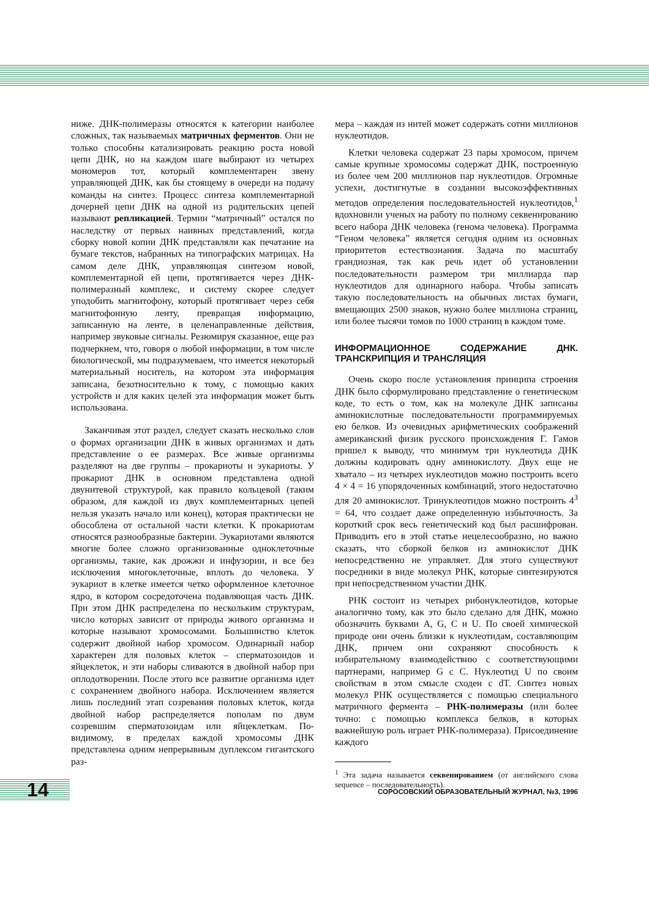ниже. ДНК-полимеразы относятся к категории наиболее сложных, так называемых матричных ферментов. Они не только способны катализировать реакцию роста новой цепи ДНК, но на каждом шаге выбирают из четырех мономеров тот, который комплементарен звену управляющей ДНК, как бы стоящему в очереди на подачу команды на синтез. Процесс синтеза комплементарной дочерней цепи ДНК на одной из родительских цепей называют репликацией. Термин “матричный” остался по наследству от первых наивных представлений, когда сборку новой копии ДНК представляли как печатание на бумаге текстов, набранных на типографских матрицах. На самом деле ДНК, управляющая синтезом новой, комплементарной ей цепи, протягивается через ДНК-полимеразный комплекс, и систему скорее следует уподобить магнитофону, который протягивает через себя магнитофонную ленту, превращая информацию, записанную на ленте, в целенаправленные действия, например звуковые сигналы. Резюмируя сказанное, еще раз подчеркнем, что, говоря о любой информации, в том числе биологической, мы подразумеваем, что имеется некоторый материальный носитель, на котором эта информация записана, безотносительно к тому, с помощью каких устройств и для каких целей эта информация может быть использована.
Заканчивая этот раздел, следует сказать несколько слов о формах организации ДНК в живых организмах и дать представление о ее размерах. Все живые организмы разделяют на две группы – прокариоты и эукариоты. У прокариот ДНК в основном представлена одной двунитевой структурой, как правило кольцевой (таким образом, для каждой из двух комплементарных цепей нельзя указать начало или конец), которая практически не обособлена от остальной части клетки. К прокариотам относятся разнообразные бактерии. Эукариотами являются многие более сложно организованные одноклеточные организмы, такие, как дрожжи и инфузории, и все без исключения многоклеточные, вплоть до человека. У эукариот в клетке имеется четко оформленное клеточное ядро, в котором сосредоточена подавляющая часть ДНК. При этом ДНК распределена по нескольким структурам, число которых зависит от природы живого организма и которые называют хромосомами. Большинство клеток содержит двойной набор хромосом. Одинарный набор характерен для половых клеток – сперматозоидов и яйцеклеток, и эти наборы сливаются в двойной набор при оплодотворении. После этого все развитие организма идет с сохранением двойного набора. Исключением является лишь последний этап созревания половых клеток, когда двойной набор распределяется пополам по двум созревшим сперматозоидам или яйцеклеткам. По-видимому, в пределах каждой хромосомы ДНК представлена одним непрерывным дуплексом гигантского раз-
мера – каждая из нитей может содержать сотни миллионов нуклеотидов.
Клетки человека содержат 23 пары хромосом, причем самые крупные хромосомы содержат ДНК, построенную из более чем 200 миллионов пар нуклеотидов. Огромные успехи, достигнутые в создании высокоэффективных методов определения последовательностей нуклеотидов,<sup>1</sup> вдохновили ученых на работу по полному секвенированию всего набора ДНК человека (генома человека). Программа “Геном человека” является сегодня одним из основных приоритетов естествознания. Задача по масштабу грандиозная, так как речь идет об установлении последовательности размером три миллиарда пар нуклеотидов для одинарного набора. Чтобы записать такую последовательность на обычных листах бумаги, вмещающих 2500 знаков, нужно более миллиона страниц, или более тысячи томов по 1000 страниц в каждом томе.
ИНФОРМАЦИОННОЕ СОДЕРЖАНИЕ ДНК. ТРАНСКРИПЦИЯ И ТРАНСЛЯЦИЯ
Очень скоро после установления принципа строения ДНК было сформулировано представление о генетическом коде, то есть о том, как на молекуле ДНК записаны аминокислотные последовательности программируемых ею белков. Из очевидных арифметических соображений американский физик русского происхождения Г. Гамов пришел к выводу, что минимум три нуклеотида ДНК должны кодировать одну аминокислоту. Двух еще не хватало – из четырех нуклеотидов можно построить всего 4 × 4 = 16 упорядоченных комбинаций, этого недостаточно для 20 аминокислот. Тринуклеотидов можно построить 4<sup>3</sup> = 64, что создает даже определенную избыточность. За короткий срок весь генетический код был расшифрован. Приводить его в этой статье нецелесообразно, но важно сказать, что сборкой белков из аминокислот ДНК непосредственно не управляет. Для этого существуют посредники в виде молекул РНК, которые синтезируются при непосредственном участии ДНК.
РНК состоит из четырех рибонуклеотидов, которые аналогично тому, как это было сделано для ДНК, можно обозначить буквами A, G, C и U. По своей химической природе они очень близки к нуклеотидам, составляющим ДНК, причем они сохраняют способность к избирательному взаимодействию с соответствующими партнерами, например G с C. Нуклеотид U по своим свойствам в этом смысле сходен с dT. Синтез новых молекул РНК осуществляется с помощью специального матричного фермента – РНК-полимеразы (или более точно: с помощью комплекса белков, в которых важнейшую роль играет РНК-полимераза). Присоединение каждого
<sup>1</sup> Эта задача называется секвенированием (от английского слова sequence – последовательность).
14
СОРОСОВСКИЙ ОБРАЗОВАТЕЛЬНЫЙ ЖУРНАЛ, №3, 1996